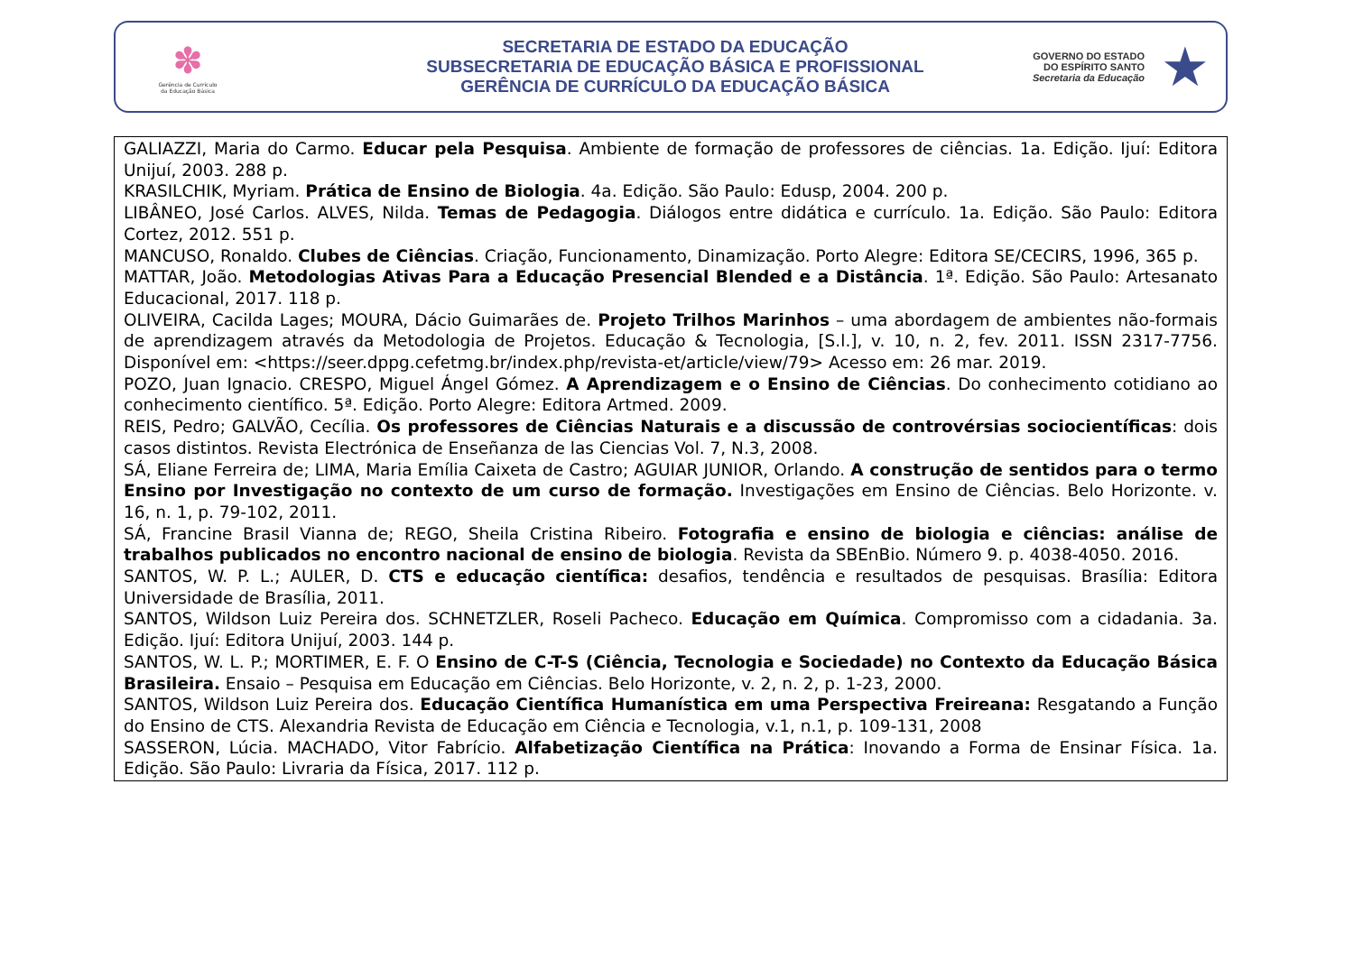✽
Gerência de Currículo
da Educação Básica
SECRETARIA DE ESTADO DA EDUCAÇÃO
SUBSECRETARIA DE EDUCAÇÃO BÁSICA E PROFISSIONAL
GERÊNCIA DE CURRÍCULO DA EDUCAÇÃO BÁSICA
GOVERNO DO ESTADO
DO ESPÍRITO SANTO
Secretaria da Educação
★
| GALIAZZI, Maria do Carmo. Educar pela Pesquisa . Ambiente de formação de professores de ciências. 1a. Edição. Ijuí: Editora Unijuí, 2003. 288 p. KRASILCHIK, Myriam. Prática de Ensino de Biologia . 4a. Edição. São Paulo: Edusp, 2004. 200 p. LIBÂNEO, José Carlos. ALVES, Nilda. Temas de Pedagogia . Diálogos entre didática e currículo. 1a. Edição. São Paulo: Editora Cortez, 2012. 551 p. MANCUSO, Ronaldo. Clubes de Ciências . Criação, Funcionamento, Dinamização. Porto Alegre: Editora SE/CECIRS, 1996, 365 p. MATTAR, João. Metodologias Ativas Para a Educação Presencial Blended e a Distância . 1ª. Edição. São Paulo: Artesanato Educacional, 2017. 118 p. OLIVEIRA, Cacilda Lages; MOURA, Dácio Guimarães de. Projeto Trilhos Marinhos – uma abordagem de ambientes não-formais de aprendizagem através da Metodologia de Projetos. Educação & Tecnologia, [S.l.], v. 10, n. 2, fev. 2011. ISSN 2317-7756. Disponível em: <https://seer.dppg.cefetmg.br/index.php/revista-et/article/view/79> Acesso em: 26 mar. 2019. POZO, Juan Ignacio. CRESPO, Miguel Ángel Gómez. A Aprendizagem e o Ensino de Ciências . Do conhecimento cotidiano ao conhecimento científico. 5ª. Edição. Porto Alegre: Editora Artmed. 2009. REIS, Pedro; GALVÃO, Cecília. Os professores de Ciências Naturais e a discussão de controvérsias sociocientíficas : dois casos distintos. Revista Electrónica de Enseñanza de las Ciencias Vol. 7, N.3, 2008. SÁ, Eliane Ferreira de; LIMA, Maria Emília Caixeta de Castro; AGUIAR JUNIOR, Orlando. A construção de sentidos para o termo Ensino por Investigação no contexto de um curso de formação. Investigações em Ensino de Ciências. Belo Horizonte. v. 16, n. 1, p. 79-102, 2011. SÁ, Francine Brasil Vianna de; REGO, Sheila Cristina Ribeiro. Fotografia e ensino de biologia e ciências: análise de trabalhos publicados no encontro nacional de ensino de biologia . Revista da SBEnBio. Número 9. p. 4038-4050. 2016. SANTOS, W. P. L.; AULER, D. CTS e educação científica: desafios, tendência e resultados de pesquisas. Brasília: Editora Universidade de Brasília, 2011. SANTOS, Wildson Luiz Pereira dos. SCHNETZLER, Roseli Pacheco. Educação em Química . Compromisso com a cidadania. 3a. Edição. Ijuí: Editora Unijuí, 2003. 144 p. SANTOS, W. L. P.; MORTIMER, E. F. O Ensino de C-T-S (Ciência, Tecnologia e Sociedade) no Contexto da Educação Básica Brasileira. Ensaio – Pesquisa em Educação em Ciências. Belo Horizonte, v. 2, n. 2, p. 1-23, 2000. SANTOS, Wildson Luiz Pereira dos. Educação Científica Humanística em uma Perspectiva Freireana: Resgatando a Função do Ensino de CTS. Alexandria Revista de Educação em Ciência e Tecnologia, v.1, n.1, p. 109-131, 2008 SASSERON, Lúcia. MACHADO, Vitor Fabrício. Alfabetização Científica na Prática : Inovando a Forma de Ensinar Física. 1a. Edição. São Paulo: Livraria da Física, 2017. 112 p. |